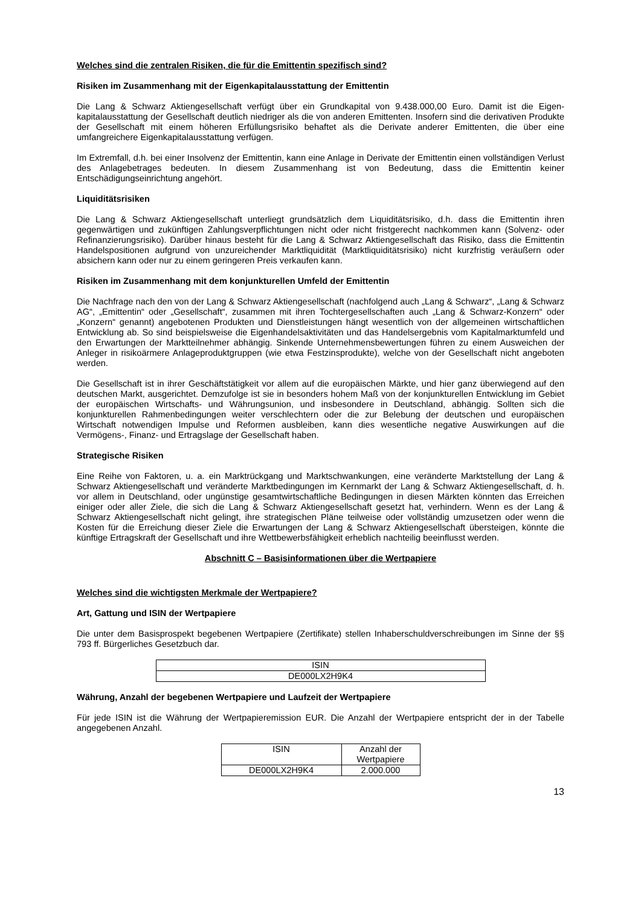Welches sind die zentralen Risiken, die für die Emittentin spezifisch sind?
Risiken im Zusammenhang mit der Eigenkapitalausstattung der Emittentin
Die Lang & Schwarz Aktiengesellschaft verfügt über ein Grundkapital von 9.438.000,00 Euro. Damit ist die Eigen-kapitalausstattung der Gesellschaft deutlich niedriger als die von anderen Emittenten. Insofern sind die derivativen Produkte der Gesellschaft mit einem höheren Erfüllungsrisiko behaftet als die Derivate anderer Emittenten, die über eine umfangreichere Eigenkapitalausstattung verfügen.
Im Extremfall, d.h. bei einer Insolvenz der Emittentin, kann eine Anlage in Derivate der Emittentin einen vollständigen Verlust des Anlagebetrages bedeuten. In diesem Zusammenhang ist von Bedeutung, dass die Emittentin keiner Entschädigungseinrichtung angehört.
Liquiditätsrisiken
Die Lang & Schwarz Aktiengesellschaft unterliegt grundsätzlich dem Liquiditätsrisiko, d.h. dass die Emittentin ihren gegenwärtigen und zukünftigen Zahlungsverpflichtungen nicht oder nicht fristgerecht nachkommen kann (Solvenz- oder Refinanzierungsrisiko). Darüber hinaus besteht für die Lang & Schwarz Aktiengesellschaft das Risiko, dass die Emittentin Handelspositionen aufgrund von unzureichender Marktliquidität (Marktliquiditätsrisiko) nicht kurzfristig veräußern oder absichern kann oder nur zu einem geringeren Preis verkaufen kann.
Risiken im Zusammenhang mit dem konjunkturellen Umfeld der Emittentin
Die Nachfrage nach den von der Lang & Schwarz Aktiengesellschaft (nachfolgend auch „Lang & Schwarz“, „Lang & Schwarz AG“, „Emittentin“ oder „Gesellschaft“, zusammen mit ihren Tochtergesellschaften auch „Lang & Schwarz-Konzern“ oder „Konzern“ genannt) angebotenen Produkten und Dienstleistungen hängt wesentlich von der allgemeinen wirtschaftlichen Entwicklung ab. So sind beispielsweise die Eigenhandelsaktivitäten und das Handelsergebnis vom Kapitalmarktumfeld und den Erwartungen der Marktteilnehmer abhängig. Sinkende Unternehmensbewertungen führen zu einem Ausweichen der Anleger in risikoärmere Anlageproduktgruppen (wie etwa Festzinsprodukte), welche von der Gesellschaft nicht angeboten werden.
Die Gesellschaft ist in ihrer Geschäftstätigkeit vor allem auf die europäischen Märkte, und hier ganz überwiegend auf den deutschen Markt, ausgerichtet. Demzufolge ist sie in besonders hohem Maß von der konjunkturellen Entwicklung im Gebiet der europäischen Wirtschafts- und Währungsunion, und insbesondere in Deutschland, abhängig. Sollten sich die konjunkturellen Rahmenbedingungen weiter verschlechtern oder die zur Belebung der deutschen und europäischen Wirtschaft notwendigen Impulse und Reformen ausbleiben, kann dies wesentliche negative Auswirkungen auf die Vermögens-, Finanz- und Ertragslage der Gesellschaft haben.
Strategische Risiken
Eine Reihe von Faktoren, u. a. ein Marktrückgang und Marktschwankungen, eine veränderte Marktstellung der Lang & Schwarz Aktiengesellschaft und veränderte Marktbedingungen im Kernmarkt der Lang & Schwarz Aktiengesellschaft, d. h. vor allem in Deutschland, oder ungünstige gesamtwirtschaftliche Bedingungen in diesen Märkten könnten das Erreichen einiger oder aller Ziele, die sich die Lang & Schwarz Aktiengesellschaft gesetzt hat, verhindern. Wenn es der Lang & Schwarz Aktiengesellschaft nicht gelingt, ihre strategischen Pläne teilweise oder vollständig umzusetzen oder wenn die Kosten für die Erreichung dieser Ziele die Erwartungen der Lang & Schwarz Aktiengesellschaft übersteigen, könnte die künftige Ertragskraft der Gesellschaft und ihre Wettbewerbsfähigkeit erheblich nachteilig beeinflusst werden.
Abschnitt C – Basisinformationen über die Wertpapiere
Welches sind die wichtigsten Merkmale der Wertpapiere?
Art, Gattung und ISIN der Wertpapiere
Die unter dem Basisprospekt begebenen Wertpapiere (Zertifikate) stellen Inhaberschuldverschreibungen im Sinne der §§ 793 ff. Bürgerliches Gesetzbuch dar.
| ISIN |
| --- |
| DE000LX2H9K4 |
Währung, Anzahl der begebenen Wertpapiere und Laufzeit der Wertpapiere
Für jede ISIN ist die Währung der Wertpapieremission EUR. Die Anzahl der Wertpapiere entspricht der in der Tabelle angegebenen Anzahl.
| ISIN | Anzahl der Wertpapiere |
| --- | --- |
| DE000LX2H9K4 | 2.000.000 |
13